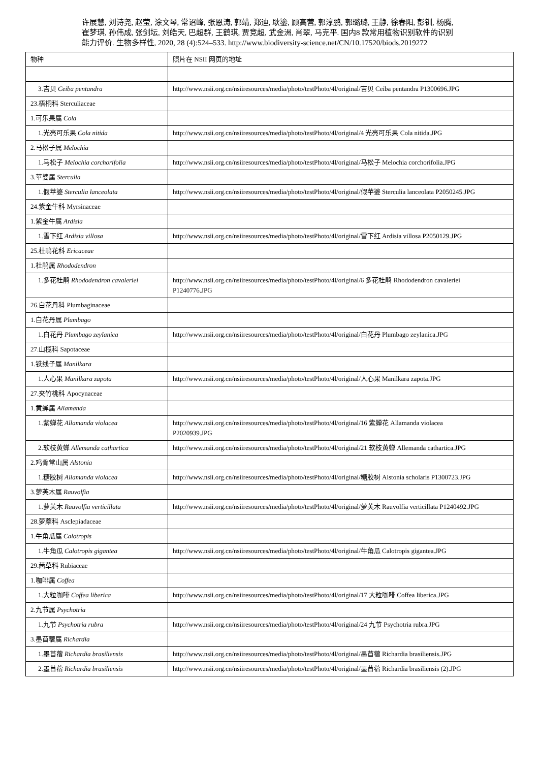许展慧, 刘诗尧, 赵莹, 涂文琴, 常诏峰, 张恩涛, 郭靖, 郑迪, 耿鎏, 顾高营, 郭淳鹏, 郭璐璐, 王静, 徐春阳, 彭钏, 杨腾, 崔梦琪, 孙伟成, 张剑坛, 刘皓天, 巴超群, 王鹤琪, 贾竞超, 武金洲, 肖翠, 马克平. 国内8 款常用植物识别软件的识别能力评价. 生物多样性, 2020, 28 (4):524–533. http://www.biodiversity-science.net/CN/10.17520/biods.2019272
| 物种 | 照片在 NSII 网页的地址 |
| --- | --- |
| 3.吉贝 Ceiba pentandra | http://www.nsii.org.cn/nsiiresources/media/photo/testPhoto/4l/original/吉贝 Ceiba pentandra P1300696.JPG |
| 23.梧桐科 Sterculiaceae | |
| 1.可乐果属 Cola | |
| 1.光亮可乐果 Cola nitida | http://www.nsii.org.cn/nsiiresources/media/photo/testPhoto/4l/original/4 光亮可乐果 Cola nitida.JPG |
| 2.马松子属 Melochia | |
| 1.马松子 Melochia corchorifolia | http://www.nsii.org.cn/nsiiresources/media/photo/testPhoto/4l/original/马松子 Melochia corchorifolia.JPG |
| 3.苹婆属 Sterculia | |
| 1.假苹婆 Sterculia lanceolata | http://www.nsii.org.cn/nsiiresources/media/photo/testPhoto/4l/original/假苹婆 Sterculia lanceolata P2050245.JPG |
| 24.紫金牛科 Myrsinaceae | |
| 1.紫金牛属 Ardisia | |
| 1.雪下红 Ardisia villosa | http://www.nsii.org.cn/nsiiresources/media/photo/testPhoto/4l/original/雪下红 Ardisia villosa P2050129.JPG |
| 25.杜鹃花科 Ericaceae | |
| 1.杜鹃属 Rhododendron | |
| 1.多花杜鹃 Rhododendron cavaleriei | http://www.nsii.org.cn/nsiiresources/media/photo/testPhoto/4l/original/6 多花杜鹃 Rhododendron cavaleriei P1240776.JPG |
| 26.白花丹科 Plumbaginaceae | |
| 1.白花丹属 Plumbago | |
| 1.白花丹 Plumbago zeylanica | http://www.nsii.org.cn/nsiiresources/media/photo/testPhoto/4l/original/白花丹 Plumbago zeylanica.JPG |
| 27.山榄科 Sapotaceae | |
| 1.铁线子属 Manilkara | |
| 1.人心果 Manilkara zapota | http://www.nsii.org.cn/nsiiresources/media/photo/testPhoto/4l/original/人心果 Manilkara zapota.JPG |
| 27.夹竹桃科 Apocynaceae | |
| 1.黄蝉属 Allamanda | |
| 1.紫蝉花 Allamanda violacea | http://www.nsii.org.cn/nsiiresources/media/photo/testPhoto/4l/original/16 紫蝉花 Allamanda violacea P2020939.JPG |
| 2.软枝黄蝉 Allemanda cathartica | http://www.nsii.org.cn/nsiiresources/media/photo/testPhoto/4l/original/21 软枝黄蝉 Allemanda cathartica.JPG |
| 2.鸡骨常山属 Alstonia | |
| 1.糖胶树 Allamanda violacea | http://www.nsii.org.cn/nsiiresources/media/photo/testPhoto/4l/original/糖胶树 Alstonia scholaris P1300723.JPG |
| 3.萝芙木属 Rauvolfia | |
| 1.萝芙木 Rauvolfia verticillata | http://www.nsii.org.cn/nsiiresources/media/photo/testPhoto/4l/original/萝芙木 Rauvolfia verticillata P1240492.JPG |
| 28.萝藦科 Asclepiadaceae | |
| 1.牛角瓜属 Calotropis | |
| 1.牛角瓜 Calotropis gigantea | http://www.nsii.org.cn/nsiiresources/media/photo/testPhoto/4l/original/牛角瓜 Calotropis gigantea.JPG |
| 29.茜草科 Rubiaceae | |
| 1.咖啡属 Coffea | |
| 1.大粒咖啡 Coffea liberica | http://www.nsii.org.cn/nsiiresources/media/photo/testPhoto/4l/original/17 大粒咖啡 Coffea liberica.JPG |
| 2.九节属 Psychotria | |
| 1.九节 Psychotria rubra | http://www.nsii.org.cn/nsiiresources/media/photo/testPhoto/4l/original/24 九节 Psychotria rubra.JPG |
| 3.墨苜蓿属 Richardia | |
| 1.墨苜蓿 Richardia brasiliensis | http://www.nsii.org.cn/nsiiresources/media/photo/testPhoto/4l/original/墨苜蓿 Richardia brasiliensis.JPG |
| 2.墨苜蓿 Richardia brasiliensis | http://www.nsii.org.cn/nsiiresources/media/photo/testPhoto/4l/original/墨苜蓿 Richardia brasiliensis (2).JPG |